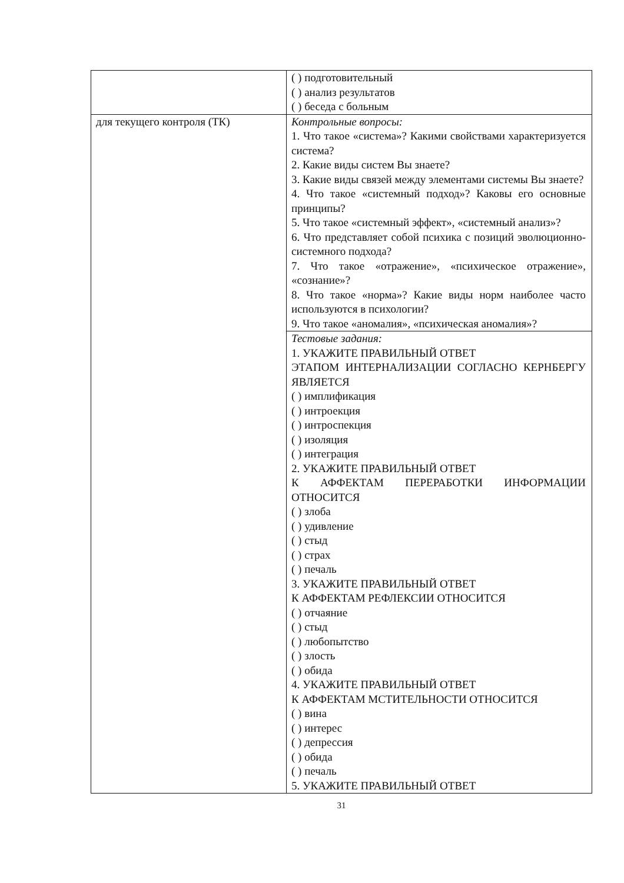| | ( ) подготовительный ( ) анализ результатов ( ) беседа с больным |
| для текущего контроля (ТК) | Контрольные вопросы: 1. Что такое «система»? Какими свойствами характеризуется система? 2. Какие виды систем Вы знаете? 3. Какие виды связей между элементами системы Вы знаете? 4. Что такое «системный подход»? Каковы его основные принципы? 5. Что такое «системный эффект», «системный анализ»? 6. Что представляет собой психика с позиций эволюционно-системного подхода? 7. Что такое «отражение», «психическое отражение», «сознание»? 8. Что такое «норма»? Какие виды норм наиболее часто используются в психологии? 9. Что такое «аномалия», «психическая аномалия»? |
| | Тестовые задания: 1. УКАЖИТЕ ПРАВИЛЬНЫЙ ОТВЕТ ЭТАПОМ ИНТЕРНАЛИЗАЦИИ СОГЛАСНО КЕРНБЕРГУ ЯВЛЯЕТСЯ ( ) имплификация ( ) интроекция ( ) интроспекция ( ) изоляция ( ) интеграция 2. УКАЖИТЕ ПРАВИЛЬНЫЙ ОТВЕТ К АФФЕКТАМ ПЕРЕРАБОТКИ ИНФОРМАЦИИ ОТНОСИТСЯ ( ) злоба ( ) удивление ( ) стыд ( ) страх ( ) печаль 3. УКАЖИТЕ ПРАВИЛЬНЫЙ ОТВЕТ К АФФЕКТАМ РЕФЛЕКСИИ ОТНОСИТСЯ ( ) отчаяние ( ) стыд ( ) любопытство ( ) злость ( ) обида 4. УКАЖИТЕ ПРАВИЛЬНЫЙ ОТВЕТ К АФФЕКТАМ МСТИТЕЛЬНОСТИ ОТНОСИТСЯ ( ) вина ( ) интерес ( ) депрессия ( ) обида ( ) печаль 5. УКАЖИТЕ ПРАВИЛЬНЫЙ ОТВЕТ |
31